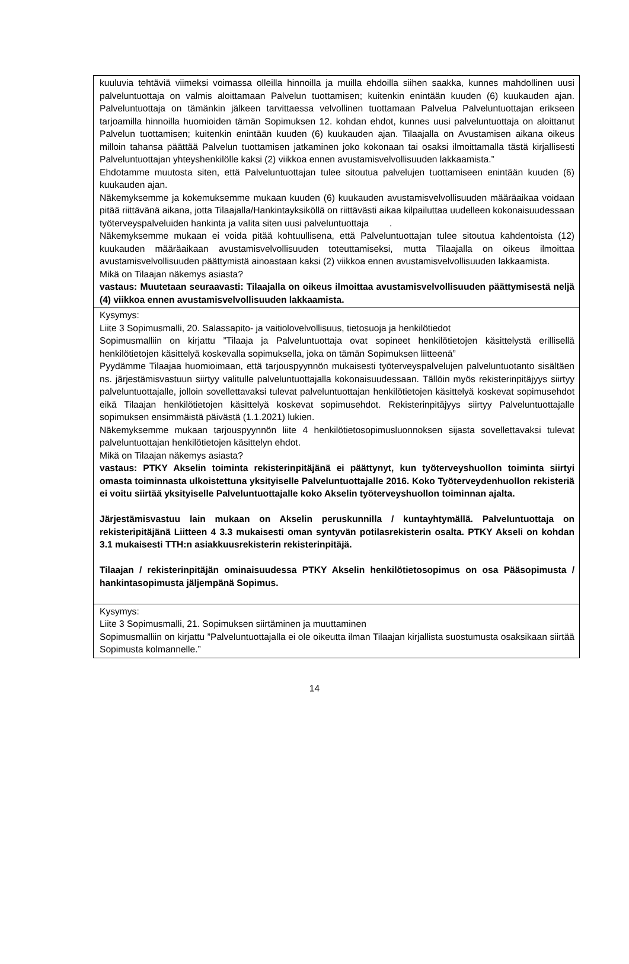| kuuluvia tehtäviä viimeksi voimassa olleilla hinnoilla ja muilla ehdoilla siihen saakka, kunnes mahdollinen uusi palveluntuottaja on valmis aloittamaan Palvelun tuottamisen; kuitenkin enintään kuuden (6) kuukauden ajan. Palveluntuottaja on tämänkin jälkeen tarvittaessa velvollinen tuottamaan Palvelua Palveluntuottajan erikseen tarjoamilla hinnoilla huomioiden tämän Sopimuksen 12. kohdan ehdot, kunnes uusi palveluntuottaja on aloittanut Palvelun tuottamisen; kuitenkin enintään kuuden (6) kuukauden ajan. Tilaajalla on Avustamisen aikana oikeus milloin tahansa päättää Palvelun tuottamisen jatkaminen joko kokonaan tai osaksi ilmoittamalla tästä kirjallisesti Palveluntuottajan yhteyshenkilölle kaksi (2) viikkoa ennen avustamisvelvollisuuden lakkaamista.” Ehdotamme muutosta siten, että Palveluntuottajan tulee sitoutua palvelujen tuottamiseen enintään kuuden (6) kuukauden ajan. Näkemyksemme ja kokemuksemme mukaan kuuden (6) kuukauden avustamisvelvollisuuden määräaikaa voidaan pitää riittävänä aikana, jotta Tilaajalla/Hankintayksiköllä on riittävästi aikaa kilpailuttaa uudelleen kokonaisuudessaan työterveyspalveluiden hankinta ja valita siten uusi palveluntuottaja . Näkemyksemme mukaan ei voida pitää kohtuullisena, että Palveluntuottajan tulee sitoutua kahdentoista (12) kuukauden määräaikaan avustamisvelvollisuuden toteuttamiseksi, mutta Tilaajalla on oikeus ilmoittaa avustamisvelvollisuuden päättymistä ainoastaan kaksi (2) viikkoa ennen avustamisvelvollisuuden lakkaamista. Mikä on Tilaajan näkemys asiasta? vastaus: Muutetaan seuraavasti: Tilaajalla on oikeus ilmoittaa avustamisvelvollisuuden päättymisestä neljä (4) viikkoa ennen avustamisvelvollisuuden lakkaamista. |
| Kysymys: Liite 3 Sopimusmalli, 20. Salassapito- ja vaitiolovelvollisuus, tietosuoja ja henkilötiedot Sopimusmalliin on kirjattu ”Tilaaja ja Palveluntuottaja ovat sopineet henkilötietojen käsittelystä erillisellä henkilötietojen käsittelyä koskevalla sopimuksella, joka on tämän Sopimuksen liitteenä” Pyydämme Tilaajaa huomioimaan, että tarjouspyynnön mukaisesti työterveyspalvelujen palveluntuotanto sisältäen ns. järjestämisvastuun siirtyy valitulle palveluntuottajalla kokonaisuudessaan. Tällöin myös rekisterinpitäjyys siirtyy palveluntuottajalle, jolloin sovellettavaksi tulevat palveluntuottajan henkilötietojen käsittelyä koskevat sopimusehdot eikä Tilaajan henkilötietojen käsittelyä koskevat sopimusehdot. Rekisterinpitäjyys siirtyy Palveluntuottajalle sopimuksen ensimmäistä päivästä (1.1.2021) lukien. Näkemyksemme mukaan tarjouspyynnön liite 4 henkilötietosopimusluonnoksen sijasta sovellettavaksi tulevat palveluntuottajan henkilötietojen käsittelyn ehdot. Mikä on Tilaajan näkemys asiasta? vastaus: PTKY Akselin toiminta rekisterinpitäjänä ei päättynyt, kun työterveyshuollon toiminta siirtyi omasta toiminnasta ulkoistettuna yksityiselle Palveluntuottajalle 2016. Koko Työterveydenhuollon rekisteriä ei voitu siirtää yksityiselle Palveluntuottajalle koko Akselin työterveyshuollon toiminnan ajalta. Järjestämisvastuu lain mukaan on Akselin peruskunnilla / kuntayhtymällä. Palveluntuottaja on rekisteripitäjänä Liitteen 4 3.3 mukaisesti oman syntyvän potilasrekisterin osalta. PTKY Akseli on kohdan 3.1 mukaisesti TTH:n asiakkuusrekisterin rekisterinpitäjä. Tilaajan / rekisterinpitäjän ominaisuudessa PTKY Akselin henkilötietosopimus on osa Pääsopimusta / hankintasopimusta jäljempänä Sopimus. |
| Kysymys: Liite 3 Sopimusmalli, 21. Sopimuksen siirtäminen ja muuttaminen Sopimusmalliin on kirjattu ”Palveluntuottajalla ei ole oikeutta ilman Tilaajan kirjallista suostumusta osaksikaan siirtää Sopimusta kolmannelle.” |
14